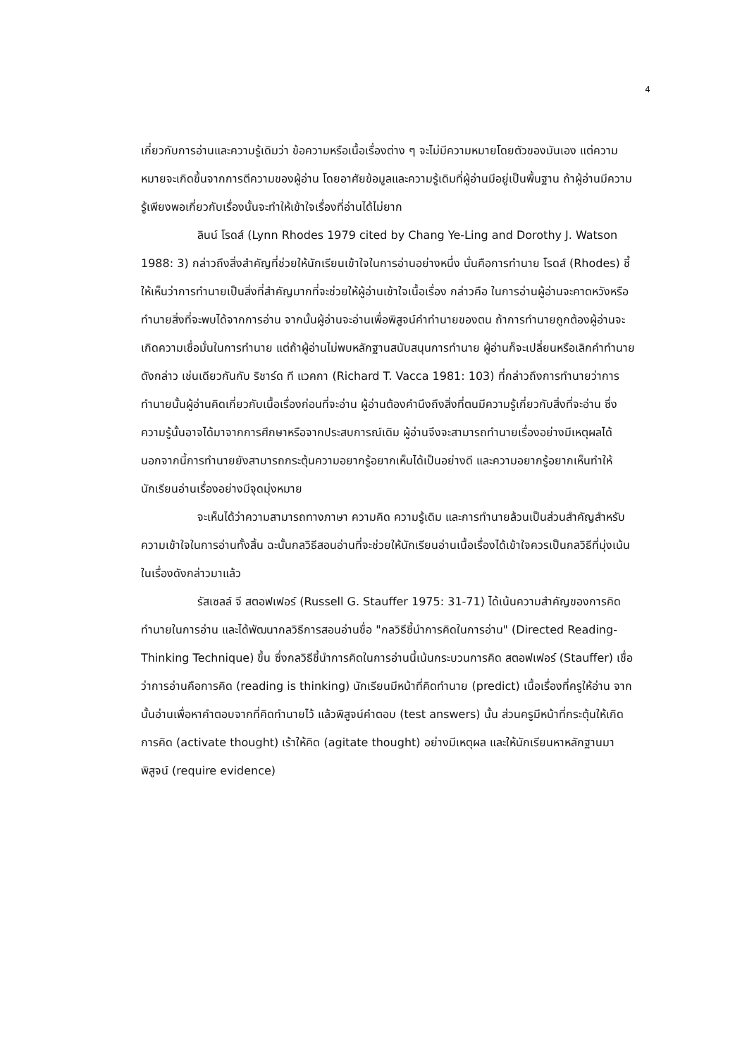4
เกี่ยวกับการอ่านและความรู้เดิมว่า ข้อความหรือเนื้อเรื่องต่าง ๆ จะไม่มีความหมายโดยตัวของมันเอง แต่ความหมายจะเกิดขึ้นจากการตีความของผู้อ่าน โดยอาศัยข้อมูลและความรู้เดิมที่ผู้อ่านมีอยู่เป็นพื้นฐาน ถ้าผู้อ่านมีความรู้เพียงพอเกี่ยวกับเรื่องนั้นจะทำให้เข้าใจเรื่องที่อ่านได้ไม่ยาก
ลินน์ โรดส์ (Lynn Rhodes 1979 cited by Chang Ye-Ling and Dorothy J. Watson 1988: 3) กล่าวถึงสิ่งสำคัญที่ช่วยให้นักเรียนเข้าใจในการอ่านอย่างหนึ่ง นั่นคือการทำนาย โรดส์ (Rhodes) ชี้ให้เห็นว่าการทำนายเป็นสิ่งที่สำคัญมากที่จะช่วยให้ผู้อ่านเข้าใจเนื้อเรื่อง กล่าวคือ ในการอ่านผู้อ่านจะคาดหวังหรือทำนายสิ่งที่จะพบได้จากการอ่าน จากนั้นผู้อ่านจะอ่านเพื่อพิสูจน์คำทำนายของตน ถ้าการทำนายถูกต้องผู้อ่านจะเกิดความเชื่อมั่นในการทำนาย แต่ถ้าผู้อ่านไม่พบหลักฐานสนับสนุนการทำนาย ผู้อ่านก็จะเปลี่ยนหรือเลิกคำทำนายดังกล่าว เช่นเดียวกันกับ ริชาร์ด ที แวคกา (Richard T. Vacca 1981: 103) ที่กล่าวถึงการทำนายว่าการทำนายนั้นผู้อ่านคิดเกี่ยวกับเนื้อเรื่องก่อนที่จะอ่าน ผู้อ่านต้องคำนึงถึงสิ่งที่ตนมีความรู้เกี่ยวกับสิ่งที่จะอ่าน ซึ่งความรู้นั้นอาจได้มาจากการศึกษาหรือจากประสบการณ์เดิม ผู้อ่านจึงจะสามารถทำนายเรื่องอย่างมีเหตุผลได้ นอกจากนี้การทำนายยังสามารถกระตุ้นความอยากรู้อยากเห็นได้เป็นอย่างดี และความอยากรู้อยากเห็นทำให้นักเรียนอ่านเรื่องอย่างมีจุดมุ่งหมาย
จะเห็นได้ว่าความสามารถทางภาษา ความคิด ความรู้เดิม และการทำนายล้วนเป็นส่วนสำคัญสำหรับความเข้าใจในการอ่านทั้งสิ้น ฉะนั้นกลวิธีสอนอ่านที่จะช่วยให้นักเรียนอ่านเนื้อเรื่องได้เข้าใจควรเป็นกลวิธีที่มุ่งเน้นในเรื่องดังกล่าวมาแล้ว
รัสเซลล์ จี สตอฟเฟอร์ (Russell G. Stauffer 1975: 31-71) ได้เน้นความสำคัญของการคิดทำนายในการอ่าน และได้พัฒนากลวิธีการสอนอ่านชื่อ "กลวิธีชี้นำการคิดในการอ่าน" (Directed Reading-Thinking Technique) ขึ้น ซึ่งกลวิธีชี้นำการคิดในการอ่านนี้เน้นกระบวนการคิด สตอฟเฟอร์ (Stauffer) เชื่อว่าการอ่านคือการคิด (reading is thinking) นักเรียนมีหน้าที่คิดทำนาย (predict) เนื้อเรื่องที่ครูให้อ่าน จากนั้นอ่านเพื่อหาคำตอบจากที่คิดทำนายไว้ แล้วพิสูจน์คำตอบ (test answers) นั้น ส่วนครูมีหน้าที่กระตุ้นให้เกิดการคิด (activate thought) เร้าให้คิด (agitate thought) อย่างมีเหตุผล และให้นักเรียนหาหลักฐานมาพิสูจน์ (require evidence)